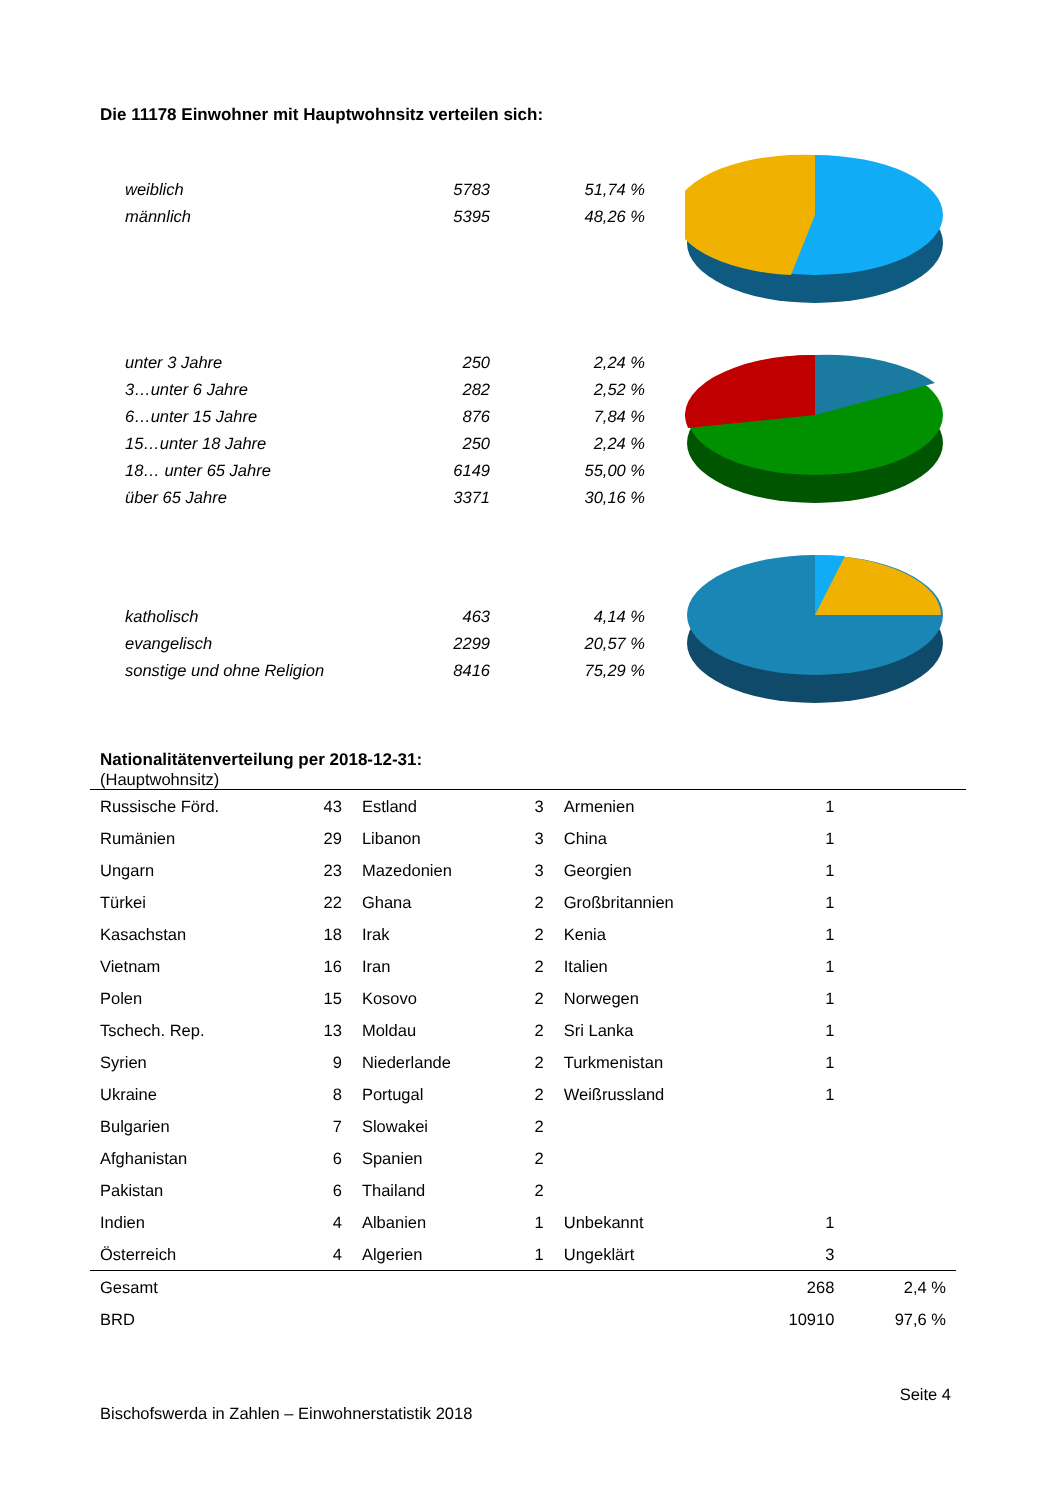Die 11178 Einwohner mit Hauptwohnsitz verteilen sich:
| weiblich | 5783 | 51,74 % |
| männlich | 5395 | 48,26 % |
| unter 3 Jahre | 250 | 2,24 % |
| 3…unter 6 Jahre | 282 | 2,52 % |
| 6…unter 15 Jahre | 876 | 7,84 % |
| 15…unter 18 Jahre | 250 | 2,24 % |
| 18… unter 65 Jahre | 6149 | 55,00 % |
| über 65 Jahre | 3371 | 30,16 % |
| katholisch | 463 | 4,14 % |
| evangelisch | 2299 | 20,57 % |
| sonstige und ohne Religion | 8416 | 75,29 % |
Nationalitätenverteilung per 2018-12-31:
(Hauptwohnsitz)
| Russische Förd. | 43 | Estland | 3 | Armenien | 1 | |
| Rumänien | 29 | Libanon | 3 | China | 1 | |
| Ungarn | 23 | Mazedonien | 3 | Georgien | 1 | |
| Türkei | 22 | Ghana | 2 | Großbritannien | 1 | |
| Kasachstan | 18 | Irak | 2 | Kenia | 1 | |
| Vietnam | 16 | Iran | 2 | Italien | 1 | |
| Polen | 15 | Kosovo | 2 | Norwegen | 1 | |
| Tschech. Rep. | 13 | Moldau | 2 | Sri Lanka | 1 | |
| Syrien | 9 | Niederlande | 2 | Turkmenistan | 1 | |
| Ukraine | 8 | Portugal | 2 | Weißrussland | 1 | |
| Bulgarien | 7 | Slowakei | 2 | | | |
| Afghanistan | 6 | Spanien | 2 | | | |
| Pakistan | 6 | Thailand | 2 | | | |
| Indien | 4 | Albanien | 1 | Unbekannt | 1 | |
| Österreich | 4 | Algerien | 1 | Ungeklärt | 3 | |
| Gesamt | | | | | 268 | 2,4 % |
| BRD | | | | | 10910 | 97,6 % |
Seite 4
Bischofswerda in Zahlen – Einwohnerstatistik 2018